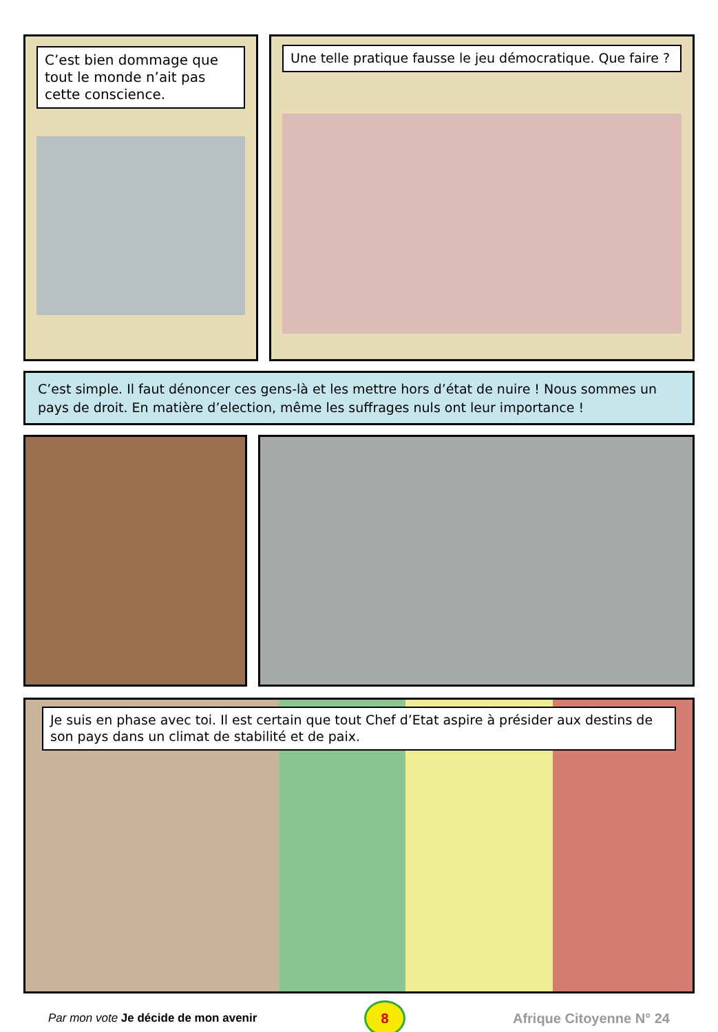C’est bien dommage que tout le monde n’ait pas cette conscience.
Une telle pratique fausse le jeu démocratique. Que faire ?
C’est simple. Il faut dénoncer ces gens-là et les mettre hors d’état de nuire ! Nous sommes un pays de droit. En matière d’election, même les suffrages nuls ont leur importance !
Je suis en phase avec toi. Il est certain que tout Chef d’Etat aspire à présider aux destins de son pays dans un climat de stabilité et de paix.
Par mon vote Je décide de mon avenir
8
Afrique Citoyenne N° 24